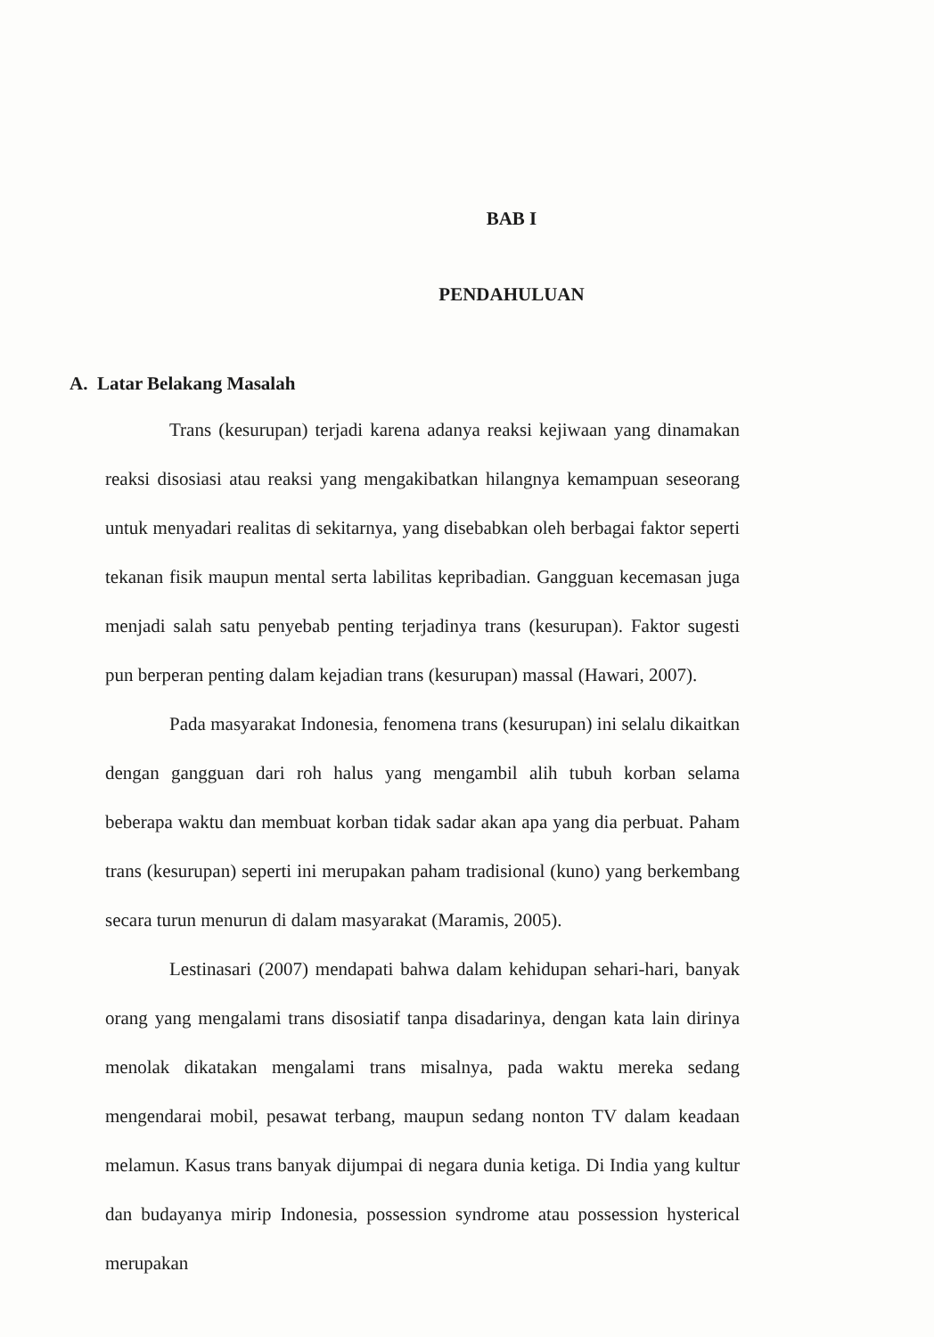BAB I
PENDAHULUAN
A. Latar Belakang Masalah
Trans (kesurupan) terjadi karena adanya reaksi kejiwaan yang dinamakan reaksi disosiasi atau reaksi yang mengakibatkan hilangnya kemampuan seseorang untuk menyadari realitas di sekitarnya, yang disebabkan oleh berbagai faktor seperti tekanan fisik maupun mental serta labilitas kepribadian. Gangguan kecemasan juga menjadi salah satu penyebab penting terjadinya trans (kesurupan). Faktor sugesti pun berperan penting dalam kejadian trans (kesurupan) massal (Hawari, 2007).
Pada masyarakat Indonesia, fenomena trans (kesurupan) ini selalu dikaitkan dengan gangguan dari roh halus yang mengambil alih tubuh korban selama beberapa waktu dan membuat korban tidak sadar akan apa yang dia perbuat. Paham trans (kesurupan) seperti ini merupakan paham tradisional (kuno) yang berkembang secara turun menurun di dalam masyarakat (Maramis, 2005).
Lestinasari (2007) mendapati bahwa dalam kehidupan sehari-hari, banyak orang yang mengalami trans disosiatif tanpa disadarinya, dengan kata lain dirinya menolak dikatakan mengalami trans misalnya, pada waktu mereka sedang mengendarai mobil, pesawat terbang, maupun sedang nonton TV dalam keadaan melamun. Kasus trans banyak dijumpai di negara dunia ketiga. Di India yang kultur dan budayanya mirip Indonesia, possession syndrome atau possession hysterical merupakan